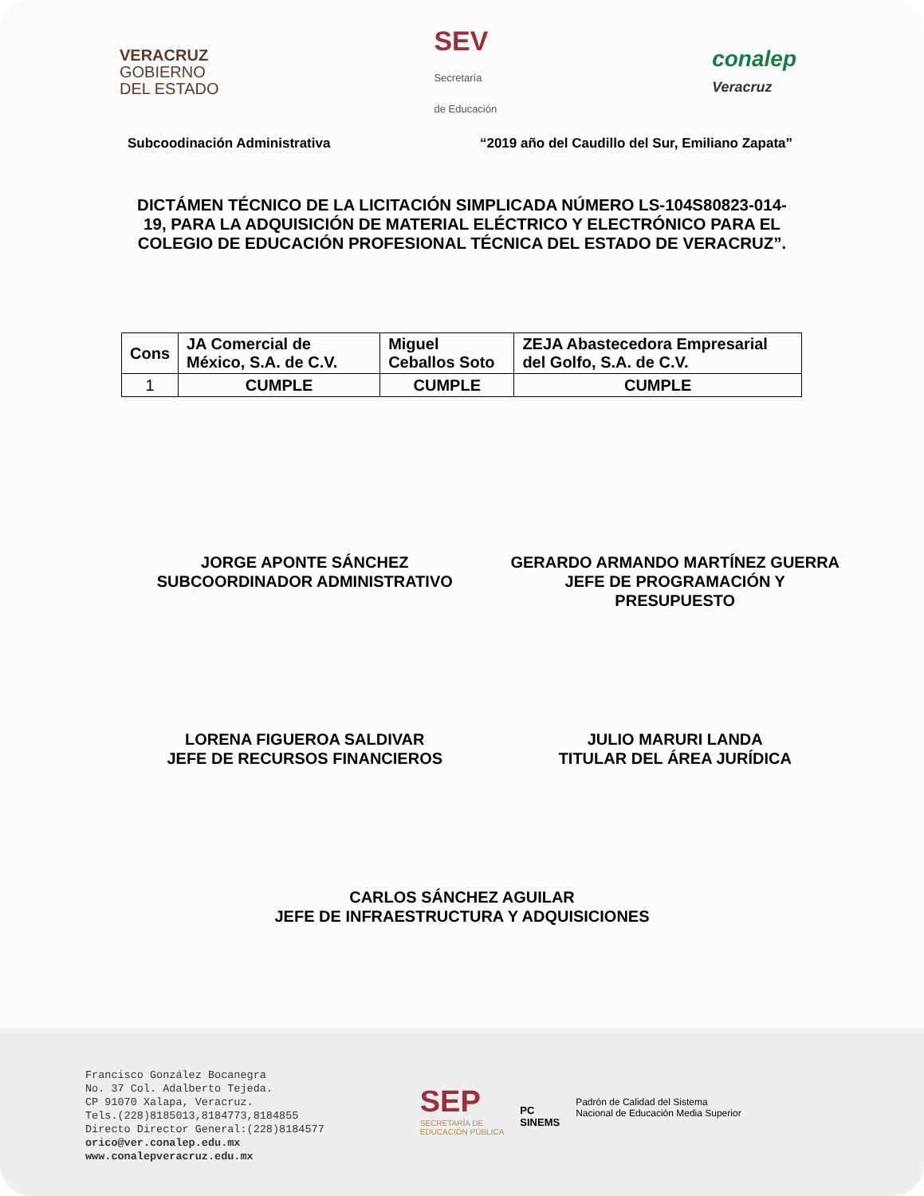VERACRUZ
GOBIERNO
DEL ESTADO
SEV
Secretaría
de Educación
conalep
Veracruz
Subcoodinación Administrativa “2019 año del Caudillo del Sur, Emiliano Zapata”
DICTÁMEN TÉCNICO DE LA LICITACIÓN SIMPLICADA NÚMERO LS-104S80823-014-19, PARA LA ADQUISICIÓN DE MATERIAL ELÉCTRICO Y ELECTRÓNICO PARA EL COLEGIO DE EDUCACIÓN PROFESIONAL TÉCNICA DEL ESTADO DE VERACRUZ”.
| Cons | JA Comercial de México, S.A. de C.V. | Miguel Ceballos Soto | ZEJA Abastecedora Empresarial del Golfo, S.A. de C.V. |
| --- | --- | --- | --- |
| 1 | CUMPLE | CUMPLE | CUMPLE |
JORGE APONTE SÁNCHEZ
SUBCOORDINADOR ADMINISTRATIVO
GERARDO ARMANDO MARTÍNEZ GUERRA
JEFE DE PROGRAMACIÓN Y
PRESUPUESTO
LORENA FIGUEROA SALDIVAR
JEFE DE RECURSOS FINANCIEROS
JULIO MARURI LANDA
TITULAR DEL ÁREA JURÍDICA
CARLOS SÁNCHEZ AGUILAR
JEFE DE INFRAESTRUCTURA Y ADQUISICIONES
Francisco González Bocanegra
No. 37 Col. Adalberto Tejeda.
CP 91070 Xalapa, Veracruz.
Tels.(228)8185013,8184773,8184855
Directo Director General:(228)8184577
orico@ver.conalep.edu.mx
www.conalepveracruz.edu.mx
SEP
SECRETARÍA DE
EDUCACIÓN PÚBLICA
PC
SINEMS
Padrón de Calidad del Sistema
Nacional de Educación Media Superior